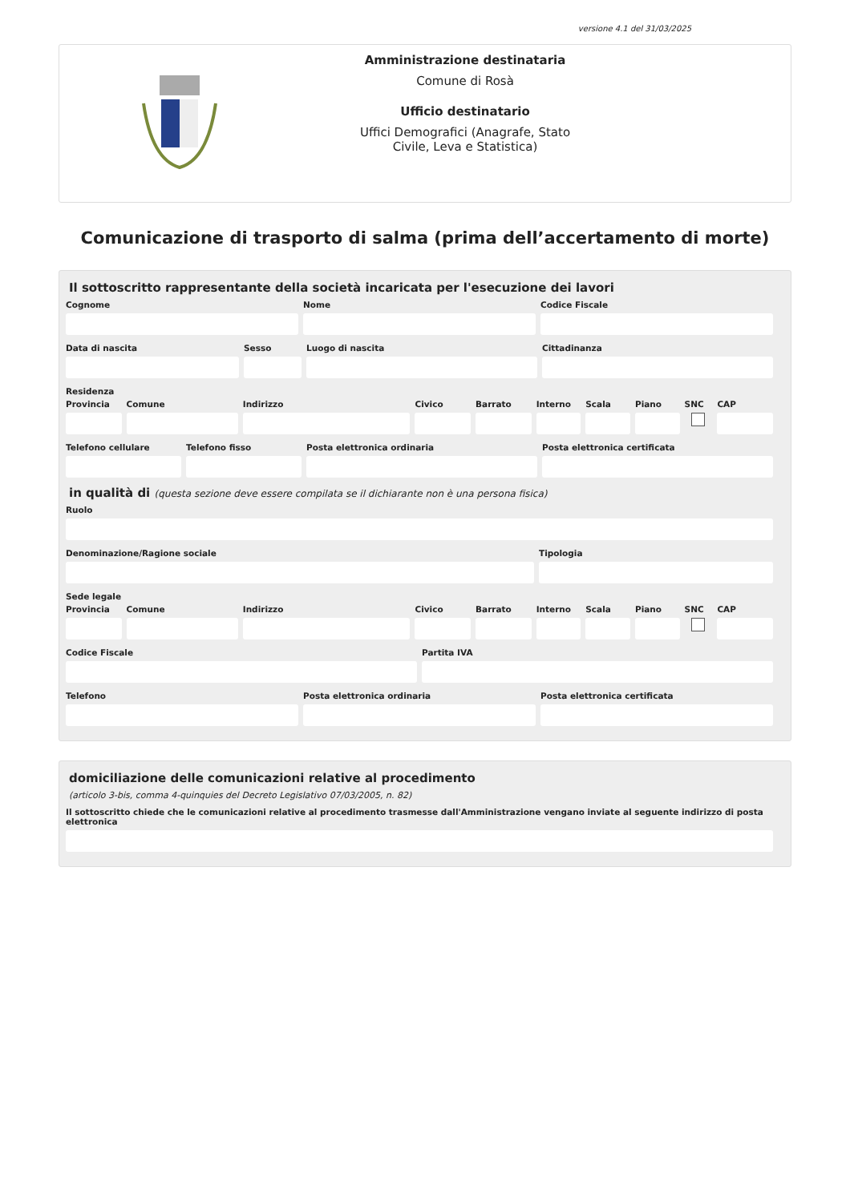versione 4.1 del 31/03/2025
Amministrazione destinataria
Comune di Rosà
Ufficio destinatario
Uffici Demografici (Anagrafe, Stato
Civile, Leva e Statistica)
Comunicazione di trasporto di salma (prima dell’accertamento di morte)
Il sottoscritto rappresentante della società incaricata per l'esecuzione dei lavori
Cognome Nome Codice Fiscale
Data di nascita Sesso Luogo di nascita Cittadinanza
Residenza
Provincia Comune Indirizzo Civico Barrato Interno Scala Piano SNC CAP
Telefono cellulare Telefono fisso Posta elettronica ordinaria Posta elettronica certificata
in qualità di (questa sezione deve essere compilata se il dichiarante non è una persona fisica)
Ruolo
Denominazione/Ragione sociale Tipologia
Sede legale
Provincia Comune Indirizzo Civico Barrato Interno Scala Piano SNC CAP
Codice Fiscale Partita IVA
Telefono Posta elettronica ordinaria Posta elettronica certificata
domiciliazione delle comunicazioni relative al procedimento
(articolo 3-bis, comma 4-quinquies del Decreto Legislativo 07/03/2005, n. 82)
Il sottoscritto chiede che le comunicazioni relative al procedimento trasmesse dall'Amministrazione vengano inviate al seguente indirizzo di posta elettronica